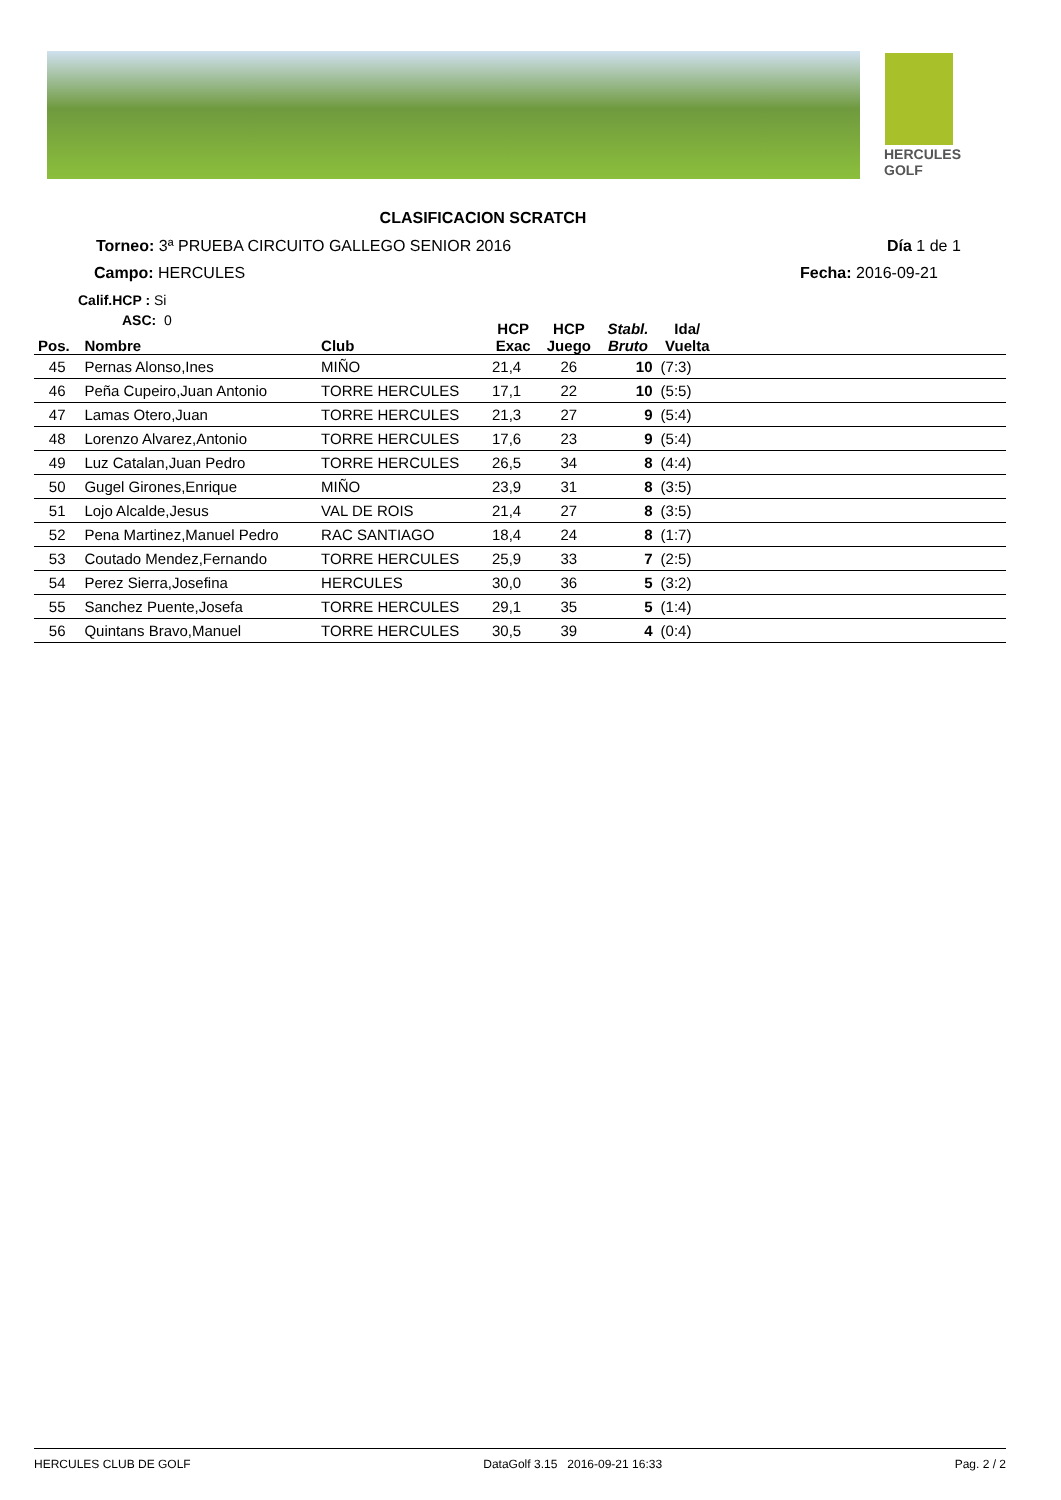HERCULES
GOLF
CLASIFICACION SCRATCH
Torneo: 3ª PRUEBA CIRCUITO GALLEGO SENIOR 2016
Día 1 de 1
Campo: HERCULES Fecha: 2016-09-21
Calif.HCP : Si
ASC: 0
| Pos. | Nombre | Club | HCP Exac | HCP Juego | Stabl. Bruto | Ida/ Vuelta | |
| --- | --- | --- | --- | --- | --- | --- | --- |
| 45 | Pernas Alonso,Ines | MIÑO | 21,4 | 26 | 10 | (7:3) | |
| 46 | Peña Cupeiro,Juan Antonio | TORRE HERCULES | 17,1 | 22 | 10 | (5:5) | |
| 47 | Lamas Otero,Juan | TORRE HERCULES | 21,3 | 27 | 9 | (5:4) | |
| 48 | Lorenzo Alvarez,Antonio | TORRE HERCULES | 17,6 | 23 | 9 | (5:4) | |
| 49 | Luz Catalan,Juan Pedro | TORRE HERCULES | 26,5 | 34 | 8 | (4:4) | |
| 50 | Gugel Girones,Enrique | MIÑO | 23,9 | 31 | 8 | (3:5) | |
| 51 | Lojo Alcalde,Jesus | VAL DE ROIS | 21,4 | 27 | 8 | (3:5) | |
| 52 | Pena Martinez,Manuel Pedro | RAC SANTIAGO | 18,4 | 24 | 8 | (1:7) | |
| 53 | Coutado Mendez,Fernando | TORRE HERCULES | 25,9 | 33 | 7 | (2:5) | |
| 54 | Perez Sierra,Josefina | HERCULES | 30,0 | 36 | 5 | (3:2) | |
| 55 | Sanchez Puente,Josefa | TORRE HERCULES | 29,1 | 35 | 5 | (1:4) | |
| 56 | Quintans Bravo,Manuel | TORRE HERCULES | 30,5 | 39 | 4 | (0:4) | |
HERCULES CLUB DE GOLF DataGolf 3.15 2016-09-21 16:33 Pag. 2 / 2